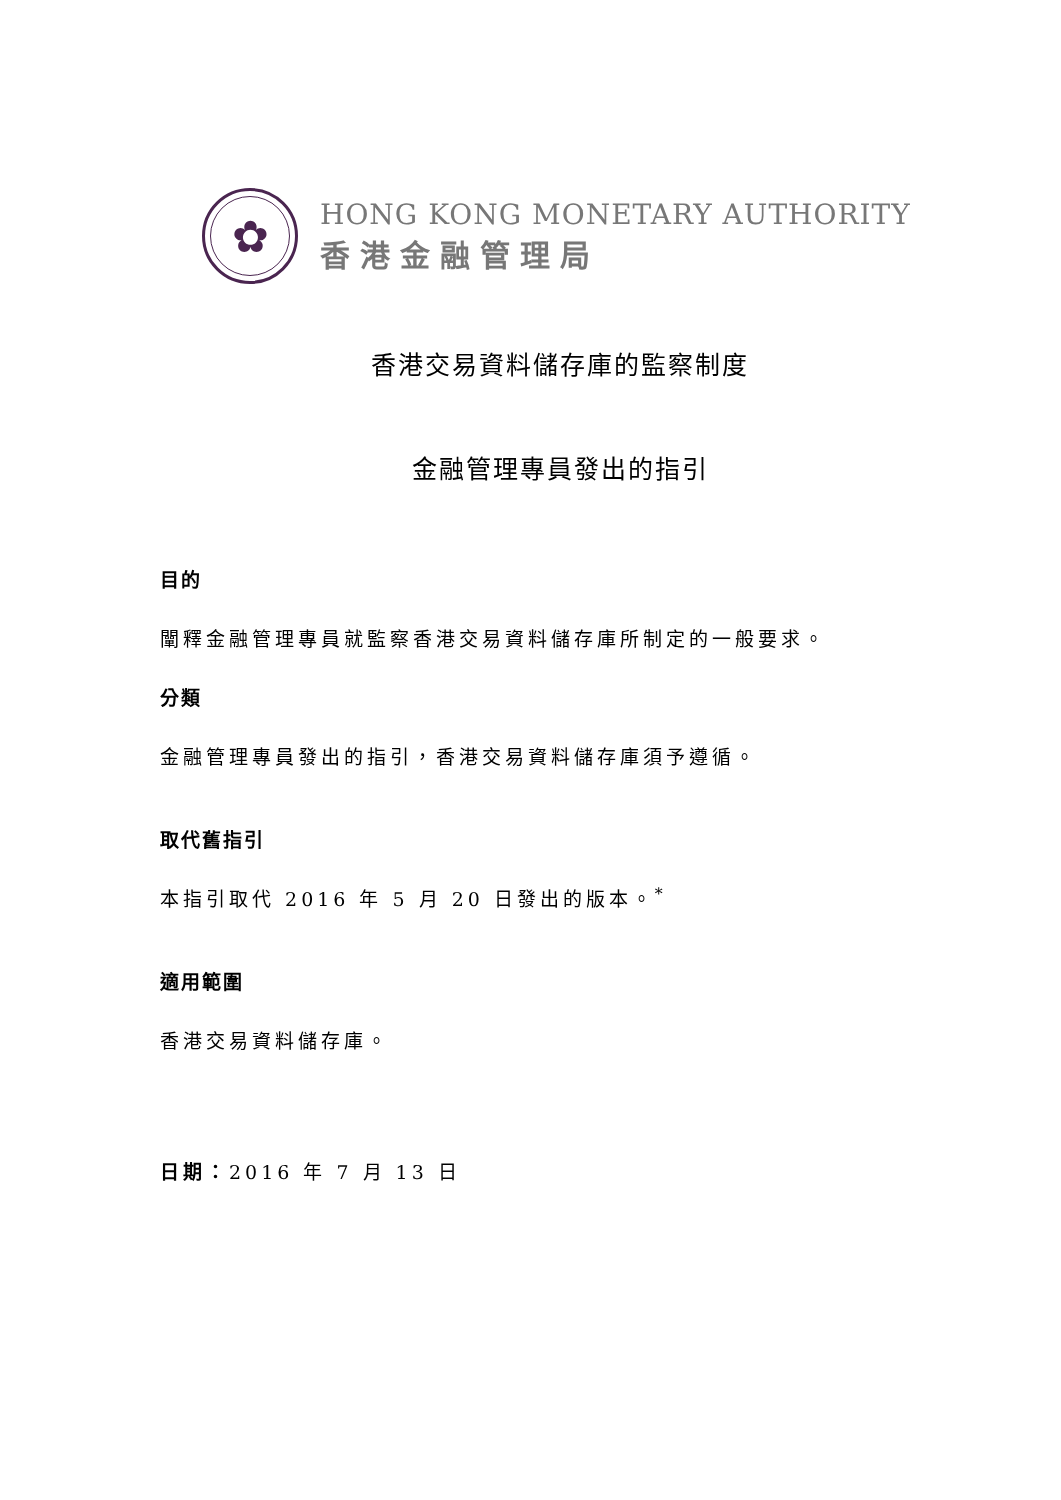✿
HONG KONG MONETARY AUTHORITY
香港金融管理局
香港交易資料儲存庫的監察制度
金融管理專員發出的指引
目的
闡釋金融管理專員就監察香港交易資料儲存庫所制定的一般要求。
分類
金融管理專員發出的指引，香港交易資料儲存庫須予遵循。
取代舊指引
本指引取代 2016 年 5 月 20 日發出的版本。<sup>*</sup>
適用範圍
香港交易資料儲存庫。
日期：2016 年 7 月 13 日